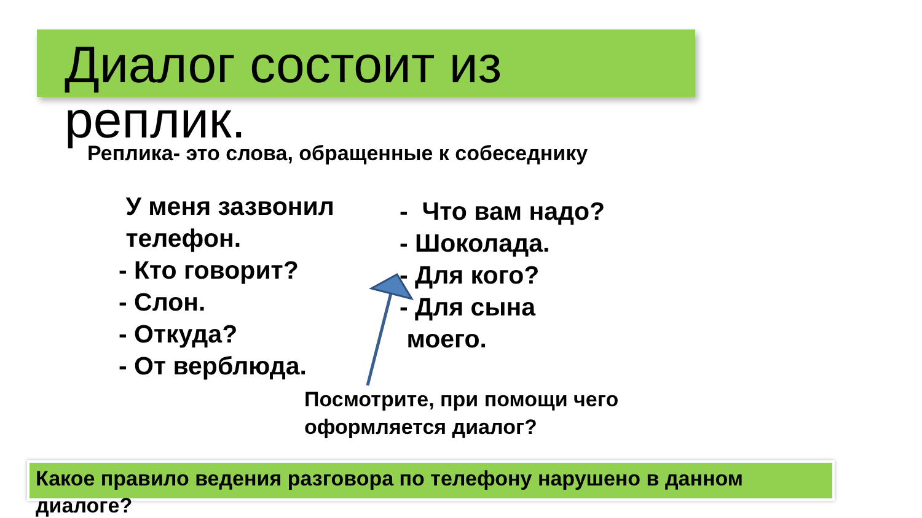Диалог состоит из реплик.
Реплика- это слова, обращенные к собеседнику
У меня зазвонил
телефон.
- Кто говорит?
- Слон.
- Откуда?
- От верблюда.
- Что вам надо?
- Шоколада.
- Для кого?
- Для сына
моего.
Посмотрите, при помощи чего
оформляется диалог?
Какое правило ведения разговора по телефону нарушено в данном диалоге?